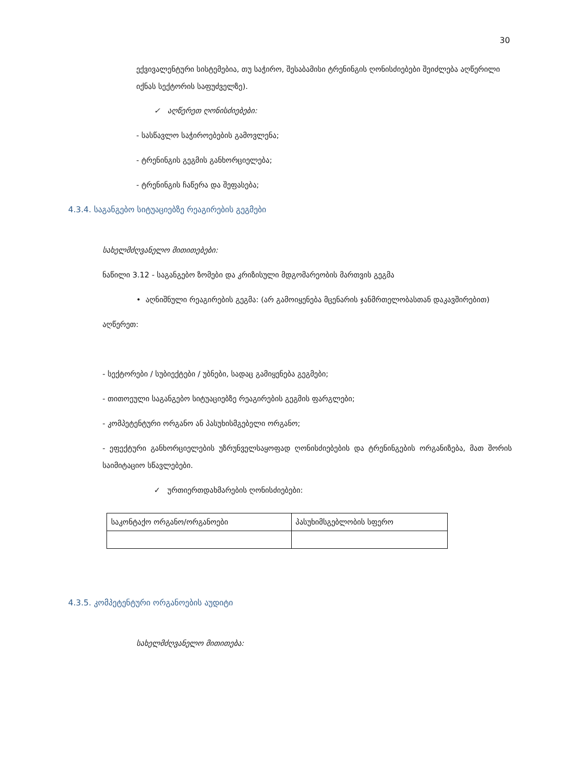30
ექვივალენტური სისტემებია, თუ საჭირო, შესაბამისი ტრენინგის ღონისძიებები შეიძლება აღწერილი იქნას სექტორის საფუძველზე).
✓ აღწერეთ ღონისძიებები:
- სასწავლო საჭიროებების გამოვლენა;
- ტრენინგის გეგმის განხორციელება;
- ტრენინგის ჩაწერა და შეფასება;
4.3.4. საგანგებო სიტუაციებზე რეაგირების გეგმები
სახელმძღვანელო მითითებები:
ნაწილი 3.12 - საგანგებო ზომები და კრიზისული მდგომარეობის მართვის გეგმა
• აღნიშნული რეაგირების გეგმა: (არ გამოიყენება მცენარის ჯანმრთელობასთან დაკავშირებით)
აღწერეთ:
- სექტორები / სუბიექტები / უბნები, სადაც გამიყენება გეგმები;
- თითოეული საგანგებო სიტუაციებზე რეაგირების გეგმის ფარგლები;
- კომპეტენტური ორგანო ან პასუხისმგებელი ორგანო;
- ეფექტური განხორციელების უზრუნველსაყოფად ღონისძიებების და ტრენინგების ორგანიზება, მათ შორის საიმიტაციო სწავლებები.
✓ ურთიერთდახმარების ღონისძიებები:
| საკონტაქო ორგანო/ორგანოები | პასუხიმსგებლობის სფერო |
4.3.5. კომპეტენტური ორგანოების აუდიტი
სახელმძღვანელო მითითება: